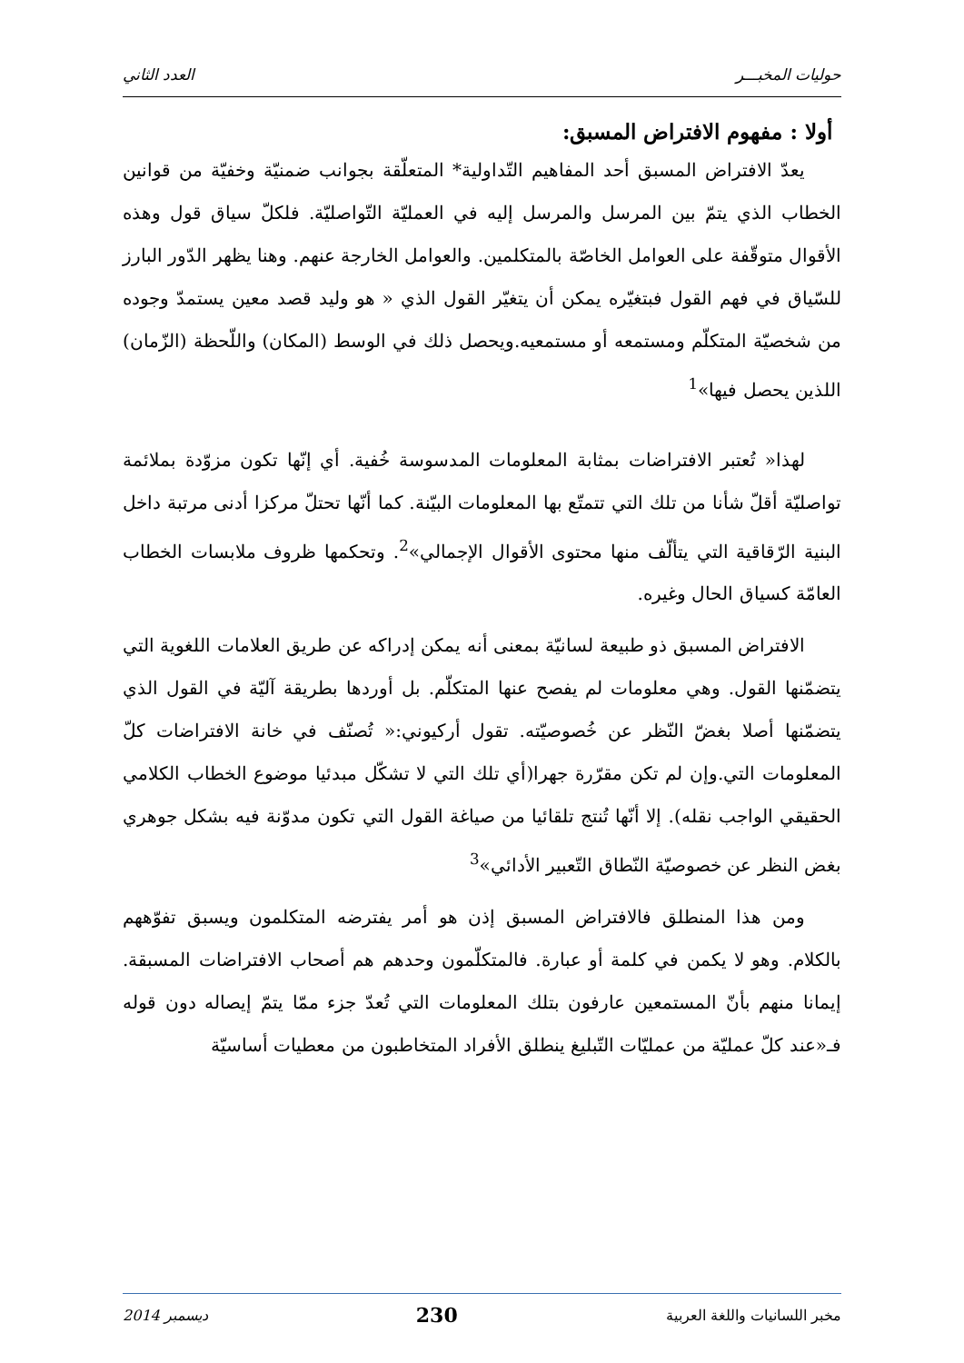حوليات المخبـــر العدد الثاني
أولا : مفهوم الافتراض المسبق:
يعدّ الافتراض المسبق أحد المفاهيم التّداولية* المتعلّقة بجوانب ضمنيّة وخفيّة من قوانين الخطاب الذي يتمّ بين المرسل والمرسل إليه في العمليّة التّواصليّة. فلكلّ سياق قول وهذه الأقوال متوقّفة على العوامل الخاصّة بالمتكلمين. والعوامل الخارجة عنهم. وهنا يظهر الدّور البارز للسّياق في فهم القول فبتغيّره يمكن أن يتغيّر القول الذي « هو وليد قصد معين يستمدّ وجوده من شخصيّة المتكلّم ومستمعه أو مستمعيه.ويحصل ذلك في الوسط (المكان) واللّحظة (الزّمان) اللذين يحصل فيها»<sup>1</sup>
لهذا« تُعتبر الافتراضات بمثابة المعلومات المدسوسة خُفية. أي إنّها تكون مزوّدة بملائمة تواصليّة أقلّ شأنا من تلك التي تتمتّع بها المعلومات البيّنة. كما أنّها تحتلّ مركزا أدنى مرتبة داخل البنية الرّقاقية التي يتألّف منها محتوى الأقوال الإجمالي»<sup>2</sup>. وتحكمها ظروف ملابسات الخطاب العامّة كسياق الحال وغيره.
الافتراض المسبق ذو طبيعة لسانيّة بمعنى أنه يمكن إدراكه عن طريق العلامات اللغوية التي يتضمّنها القول. وهي معلومات لم يفصح عنها المتكلّم. بل أوردها بطريقة آليّة في القول الذي يتضمّنها أصلا بغضّ النّظر عن خُصوصيّته. تقول أركيوني:« تُصنّف في خانة الافتراضات كلّ المعلومات التي.وإن لم تكن مقرّرة جهرا(أي تلك التي لا تشكّل مبدئيا موضوع الخطاب الكلامي الحقيقي الواجب نقله). إلا أنّها تُنتج تلقائيا من صياغة القول التي تكون مدوّنة فيه بشكل جوهري بغض النظر عن خصوصيّة النّطاق التّعبير الأدائي»<sup>3</sup>
ومن هذا المنطلق فالافتراض المسبق إذن هو أمر يفترضه المتكلمون ويسبق تفوّههم بالكلام. وهو لا يكمن في كلمة أو عبارة. فالمتكلّمون وحدهم هم أصحاب الافتراضات المسبقة. إيمانا منهم بأنّ المستمعين عارفون بتلك المعلومات التي تُعدّ جزء ممّا يتمّ إيصاله دون قوله فـ«عند كلّ عمليّة من عمليّات التّبليغ ينطلق الأفراد المتخاطبون من معطيات أساسيّة
مخبر اللسانيات واللغة العربية 230 ديسمبر 2014